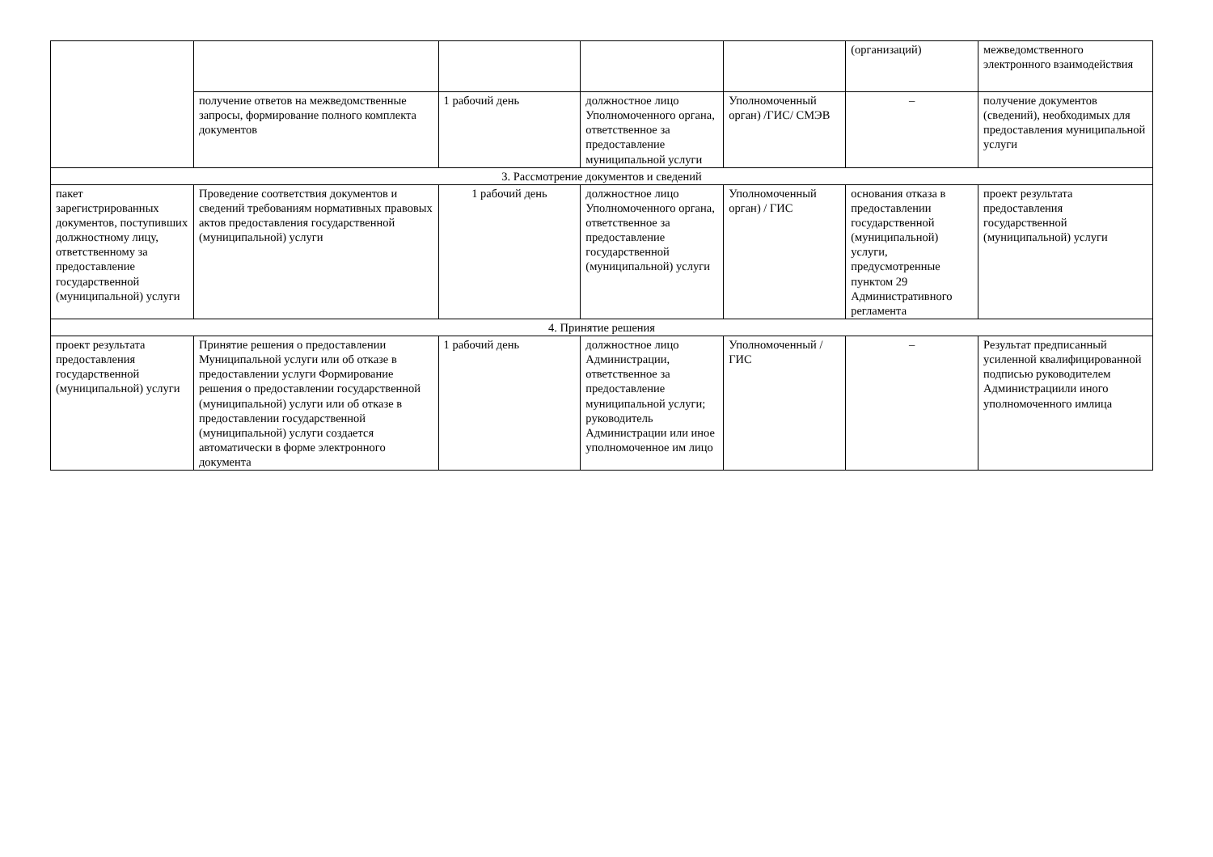| | | | | | (организаций) | межведомственного электронного взаимодействия |
| | получение ответов на межведомственные запросы, формирование полного комплекта документов | 1 рабочий день | должностное лицо Уполномоченного органа, ответственное за предоставление муниципальной услуги | Уполномоченный орган) /ГИС/ СМЭВ | – | получение документов (сведений), необходимых для предоставления муниципальной услуги |
| 3. Рассмотрение документов и сведений | | | | | | |
| пакет зарегистрированных документов, поступивших должностному лицу, ответственному за предоставление государственной (муниципальной) услуги | Проведение соответствия документов и сведений требованиям нормативных правовых актов предоставления государственной (муниципальной) услуги | 1 рабочий день | должностное лицо Уполномоченного органа, ответственное за предоставление государственной (муниципальной) услуги | Уполномоченный орган) / ГИС | основания отказа в предоставлении государственной (муниципальной) услуги, предусмотренные пунктом 29 Административного регламента | проект результата предоставления государственной (муниципальной) услуги |
| 4. Принятие решения | | | | | | |
| проект результата предоставления государственной (муниципальной) услуги | Принятие решения о предоставлении Муниципальной услуги или об отказе в предоставлении услуги Формирование решения о предоставлении государственной (муниципальной) услуги или об отказе в предоставлении государственной (муниципальной) услуги создается автоматически в форме электронного документа | 1 рабочий день | должностное лицо Администрации, ответственное за предоставление муниципальной услуги; руководитель Администрации или иное уполномоченное им лицо | Уполномоченный / ГИС | – | Результат предписанный усиленной квалифицированной подписью руководителем Администрациили иного уполномоченного имлица |